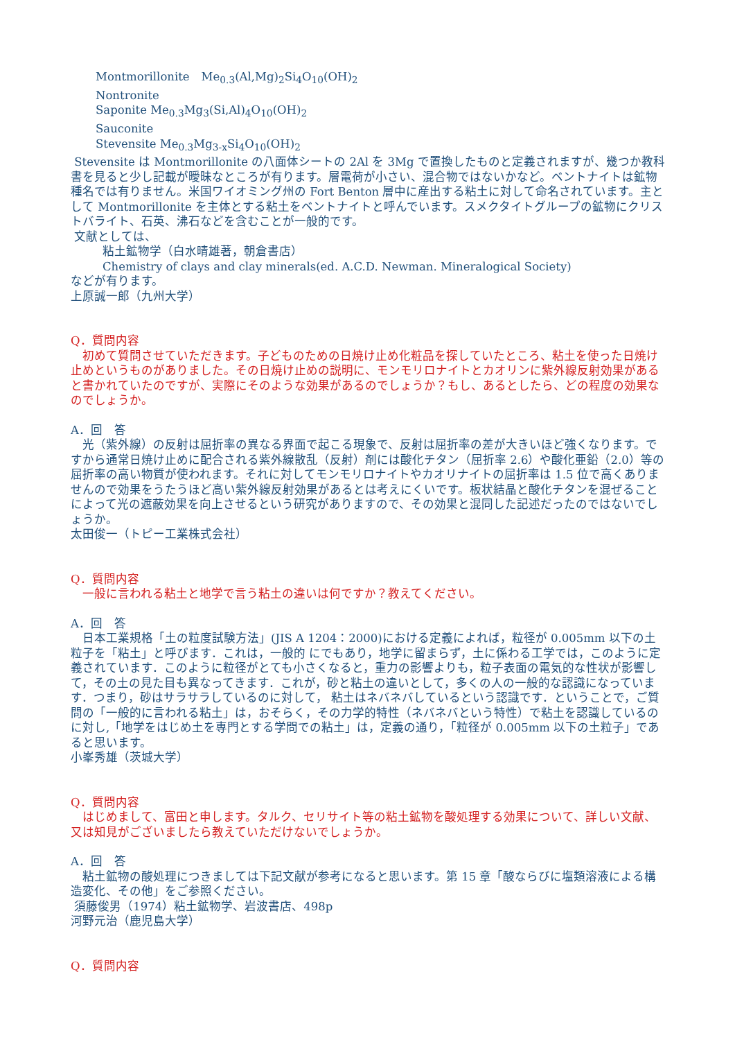Montmorillonite　Me<sub>0.3</sub>(Al,Mg)<sub>2</sub>Si<sub>4</sub>O<sub>10</sub>(OH)<sub>2</sub>
Nontronite
Saponite Me<sub>0.3</sub>Mg<sub>3</sub>(Si,Al)<sub>4</sub>O<sub>10</sub>(OH)<sub>2</sub>
Sauconite
Stevensite Me<sub>0.3</sub>Mg<sub>3-x</sub>Si<sub>4</sub>O<sub>10</sub>(OH)<sub>2</sub>
Stevensite は Montmorillonite の八面体シートの 2Al を 3Mg で置換したものと定義されますが、幾つか教科書を見ると少し記載が曖昧なところが有ります。層電荷が小さい、混合物ではないかなど。ベントナイトは鉱物種名では有りません。米国ワイオミング州の Fort Benton 層中に産出する粘土に対して命名されています。主として Montmorillonite を主体とする粘土をベントナイトと呼んでいます。スメクタイトグループの鉱物にクリストバライト、石英、沸石などを含むことが一般的です。
文献としては、
粘土鉱物学（白水晴雄著，朝倉書店）
Chemistry of clays and clay minerals(ed. A.C.D. Newman. Mineralogical Society)
などが有ります。
上原誠一郎（九州大学）
Q．質問内容
　初めて質問させていただきます。子どものための日焼け止め化粧品を探していたところ、粘土を使った日焼け止めというものがありました。その日焼け止めの説明に、モンモリロナイトとカオリンに紫外線反射効果があると書かれていたのですが、実際にそのような効果があるのでしょうか？もし、あるとしたら、どの程度の効果なのでしょうか。
A．回　答
　光（紫外線）の反射は屈折率の異なる界面で起こる現象で、反射は屈折率の差が大きいほど強くなります。ですから通常日焼け止めに配合される紫外線散乱（反射）剤には酸化チタン（屈折率 2.6）や酸化亜鉛（2.0）等の屈折率の高い物質が使われます。それに対してモンモリロナイトやカオリナイトの屈折率は 1.5 位で高くありませんので効果をうたうほど高い紫外線反射効果があるとは考えにくいです。板状結晶と酸化チタンを混ぜることによって光の遮蔽効果を向上させるという研究がありますので、その効果と混同した記述だったのではないでしょうか。
太田俊一（トピー工業株式会社）
Q．質問内容
　一般に言われる粘土と地学で言う粘土の違いは何ですか？教えてください。
A．回　答
　日本工業規格「土の粒度試験方法」(JIS A 1204：2000)における定義によれば，粒径が 0.005mm 以下の土粒子を「粘土」と呼びます．これは，一般的 にでもあり，地学に留まらず，土に係わる工学では，このように定義されています．このように粒径がとても小さくなると，重力の影響よりも，粒子表面の電気的な性状が影響して，その土の見た目も異なってきます．これが，砂と粘土の違いとして，多くの人の一般的な認識になっています．つまり，砂はサラサラしているのに対して， 粘土はネバネバしているという認識です．ということで，ご質問の「一般的に言われる粘土」は，おそらく，その力学的特性（ネバネバという特性）で粘土を認識しているのに対し,「地学をはじめ土を専門とする学問での粘土」は，定義の通り，「粒径が 0.005mm 以下の土粒子」であると思います。
小峯秀雄（茨城大学）
Q．質問内容
　はじめまして、富田と申します。タルク、セリサイト等の粘土鉱物を酸処理する効果について、詳しい文献、又は知見がございましたら教えていただけないでしょうか。
A．回　答
　粘土鉱物の酸処理につきましては下記文献が参考になると思います。第 15 章「酸ならびに塩類溶液による構造変化、その他」をご参照ください。
須藤俊男（1974）粘土鉱物学、岩波書店、498p
河野元治（鹿児島大学）
Q．質問内容